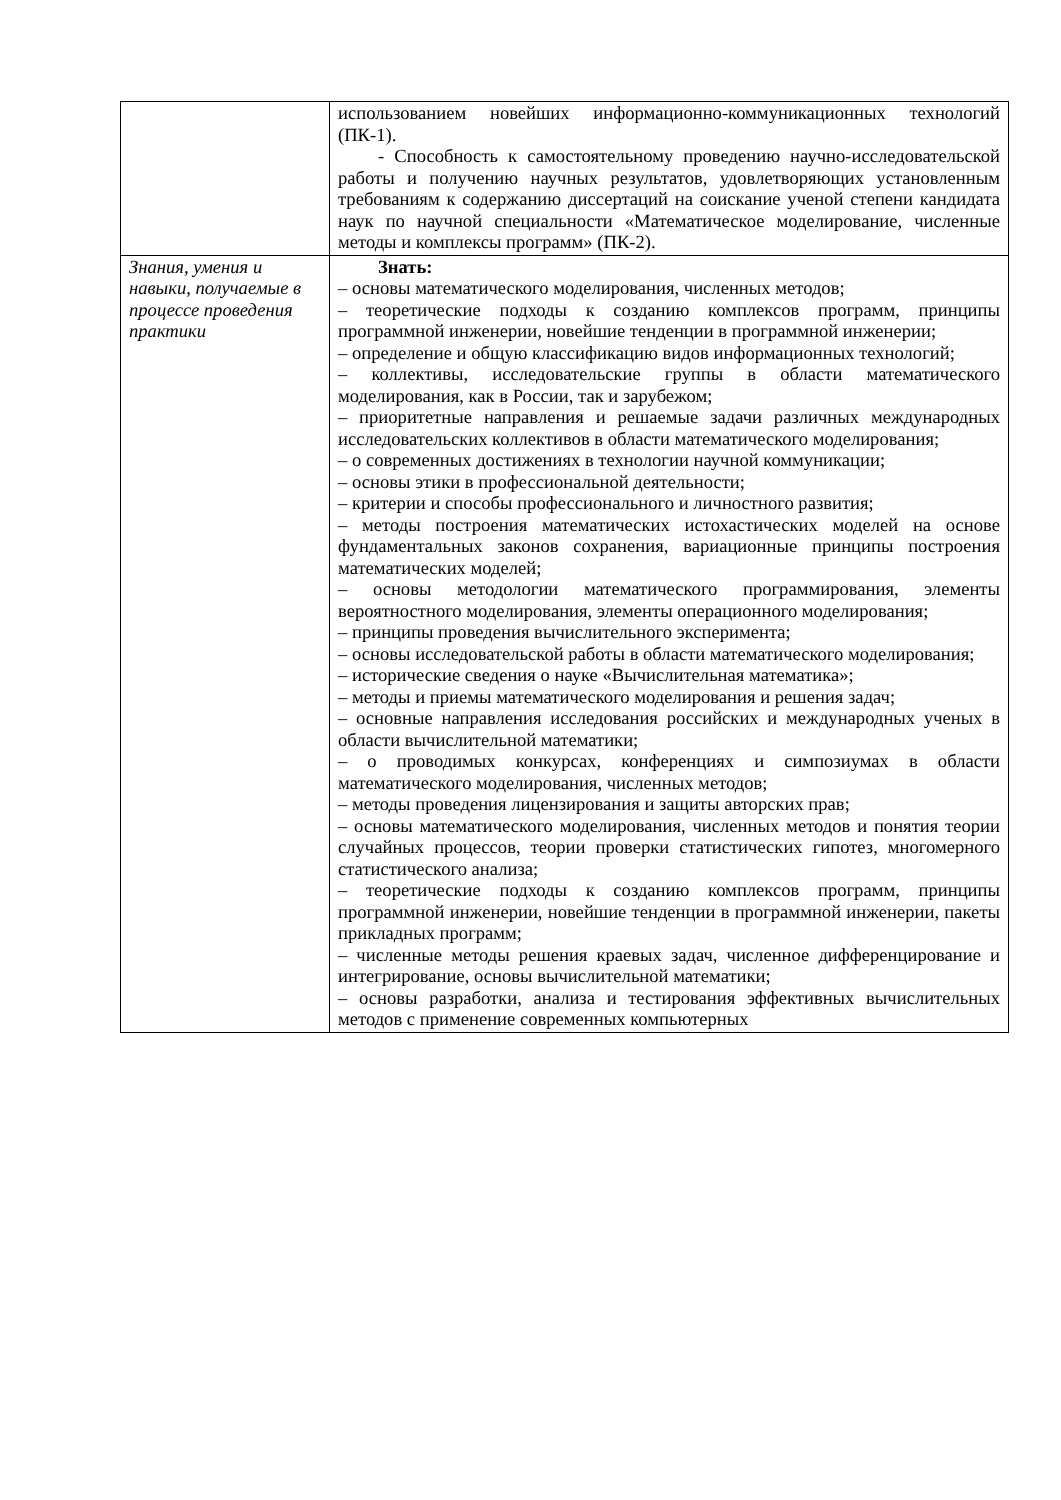| | использованием новейших информационно-коммуникационных технологий (ПК-1). - Способность к самостоятельному проведению научно-исследовательской работы и получению научных результатов, удовлетворяющих установленным требованиям к содержанию диссертаций на соискание ученой степени кандидата наук по научной специальности «Математическое моделирование, численные методы и комплексы программ» (ПК-2). |
| Знания, умения и навыки, получаемые в процессе проведения практики | Знать: – основы математического моделирования, численных методов; – теоретические подходы к созданию комплексов программ, принципы программной инженерии, новейшие тенденции в программной инженерии; – определение и общую классификацию видов информационных технологий; – коллективы, исследовательские группы в области математического моделирования, как в России, так и зарубежом; – приоритетные направления и решаемые задачи различных международных исследовательских коллективов в области математического моделирования; – о современных достижениях в технологии научной коммуникации; – основы этики в профессиональной деятельности; – критерии и способы профессионального и личностного развития; – методы построения математических истохастических моделей на основе фундаментальных законов сохранения, вариационные принципы построения математических моделей; – основы методологии математического программирования, элементы вероятностного моделирования, элементы операционного моделирования; – принципы проведения вычислительного эксперимента; – основы исследовательской работы в области математического моделирования; – исторические сведения о науке «Вычислительная математика»; – методы и приемы математического моделирования и решения задач; – основные направления исследования российских и международных ученых в области вычислительной математики; – о проводимых конкурсах, конференциях и симпозиумах в области математического моделирования, численных методов; – методы проведения лицензирования и защиты авторских прав; – основы математического моделирования, численных методов и понятия теории случайных процессов, теории проверки статистических гипотез, многомерного статистического анализа; – теоретические подходы к созданию комплексов программ, принципы программной инженерии, новейшие тенденции в программной инженерии, пакеты прикладных программ; – численные методы решения краевых задач, численное дифференцирование и интегрирование, основы вычислительной математики; – основы разработки, анализа и тестирования эффективных вычислительных методов с применение современных компьютерных |